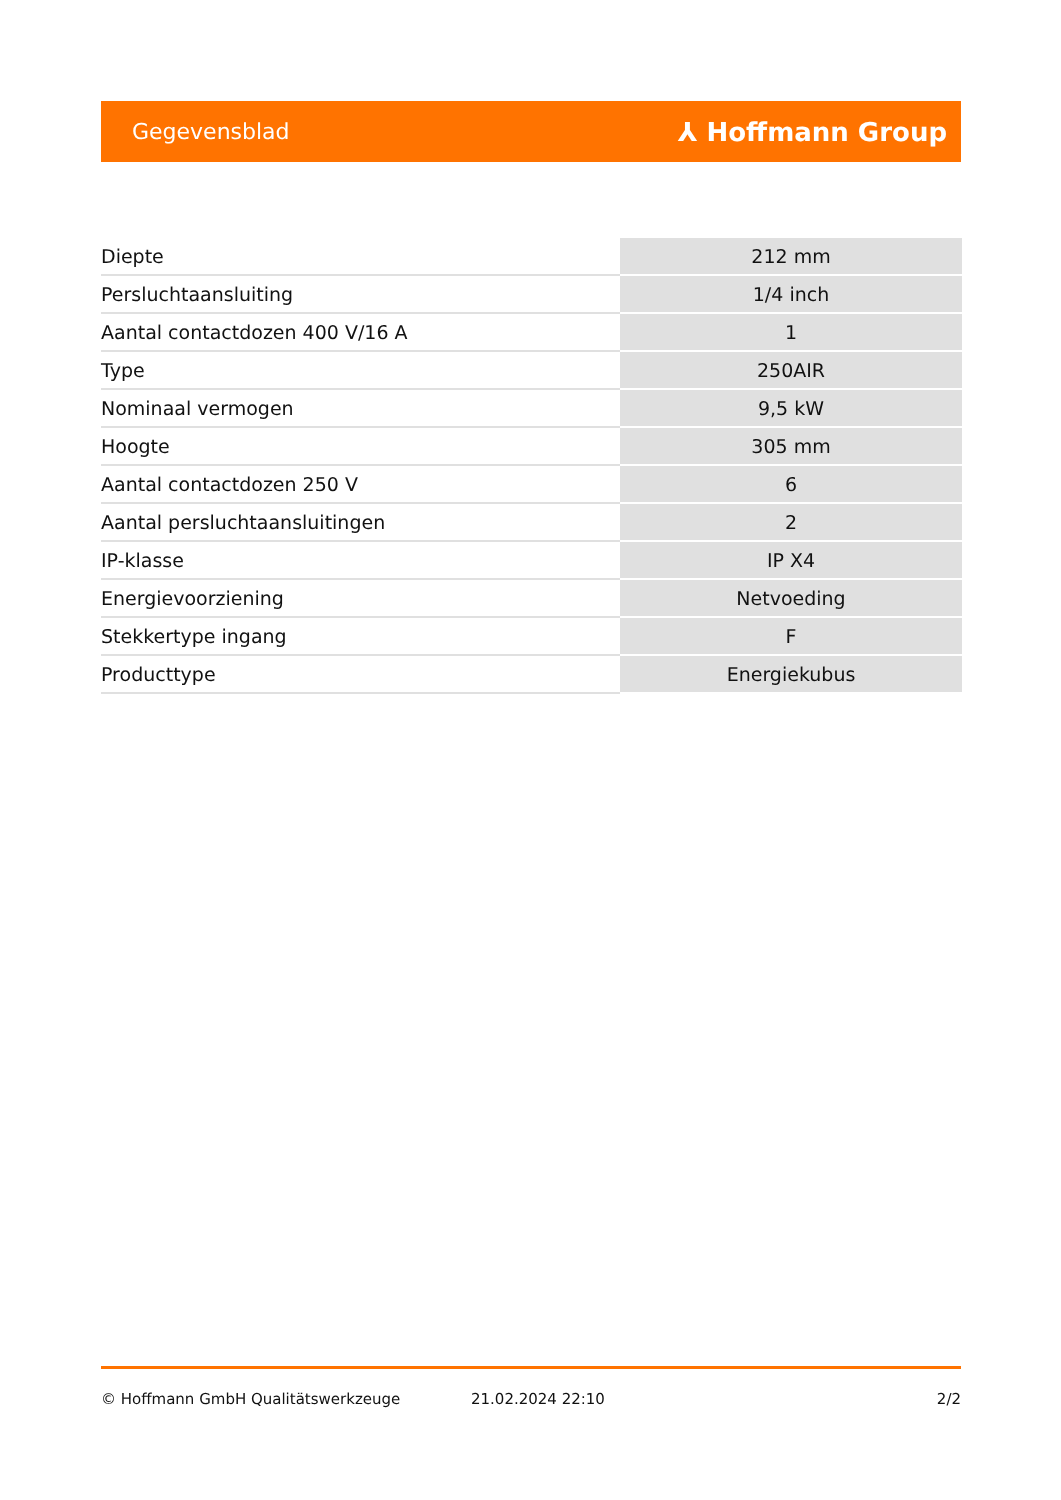Gegevensblad ⅄ Hoffmann Group
| Diepte | 212 mm |
| Persluchtaansluiting | 1/4 inch |
| Aantal contactdozen 400 V/16 A | 1 |
| Type | 250AIR |
| Nominaal vermogen | 9,5 kW |
| Hoogte | 305 mm |
| Aantal contactdozen 250 V | 6 |
| Aantal persluchtaansluitingen | 2 |
| IP-klasse | IP X4 |
| Energievoorziening | Netvoeding |
| Stekkertype ingang | F |
| Producttype | Energiekubus |
© Hoffmann GmbH Qualitätswerkzeuge 21.02.2024 22:10 2/2